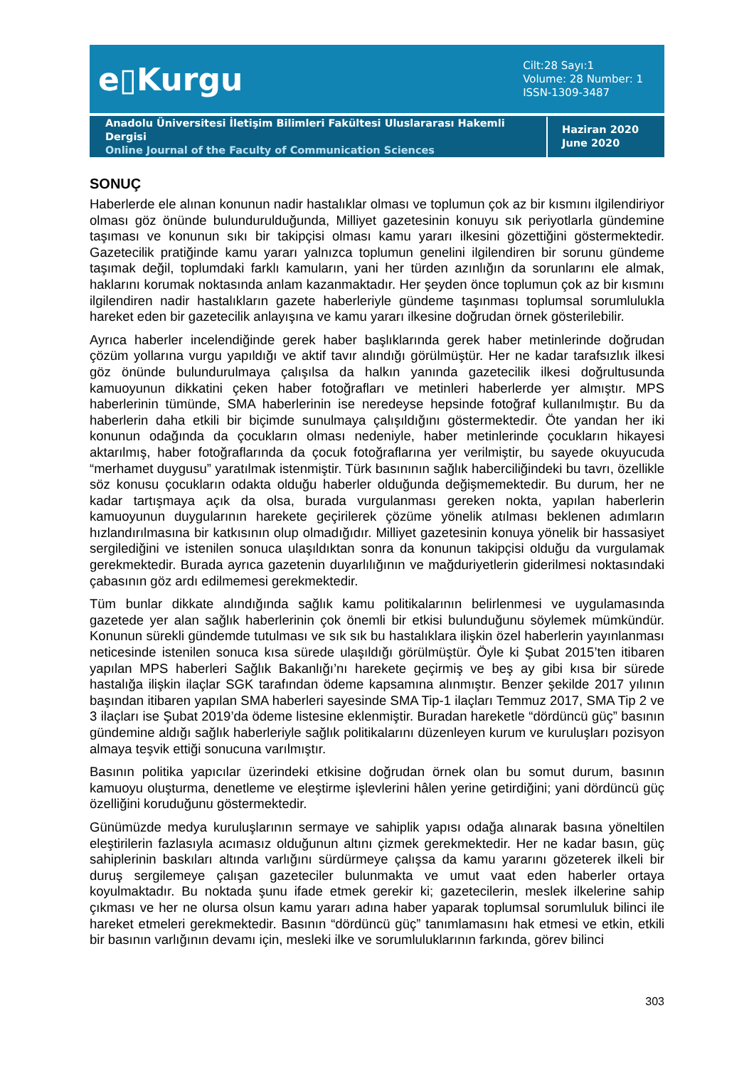e▯Kurgu
Cilt:28 Sayı:1
Volume: 28 Number: 1
ISSN-1309-3487
Anadolu Üniversitesi İletişim Bilimleri Fakültesi Uluslararası Hakemli Dergisi
Online Journal of the Faculty of Communication Sciences
Haziran 2020
June 2020
SONUÇ
Haberlerde ele alınan konunun nadir hastalıklar olması ve toplumun çok az bir kısmını ilgilendiriyor olması göz önünde bulundurulduğunda, Milliyet gazetesinin konuyu sık periyotlarla gündemine taşıması ve konunun sıkı bir takipçisi olması kamu yararı ilkesini gözettiğini göstermektedir. Gazetecilik pratiğinde kamu yararı yalnızca toplumun genelini ilgilendiren bir sorunu gündeme taşımak değil, toplumdaki farklı kamuların, yani her türden azınlığın da sorunlarını ele almak, haklarını korumak noktasında anlam kazanmaktadır. Her şeyden önce toplumun çok az bir kısmını ilgilendiren nadir hastalıkların gazete haberleriyle gündeme taşınması toplumsal sorumlulukla hareket eden bir gazetecilik anlayışına ve kamu yararı ilkesine doğrudan örnek gösterilebilir.
Ayrıca haberler incelendiğinde gerek haber başlıklarında gerek haber metinlerinde doğrudan çözüm yollarına vurgu yapıldığı ve aktif tavır alındığı görülmüştür. Her ne kadar tarafsızlık ilkesi göz önünde bulundurulmaya çalışılsa da halkın yanında gazetecilik ilkesi doğrultusunda kamuoyunun dikkatini çeken haber fotoğrafları ve metinleri haberlerde yer almıştır. MPS haberlerinin tümünde, SMA haberlerinin ise neredeyse hepsinde fotoğraf kullanılmıştır. Bu da haberlerin daha etkili bir biçimde sunulmaya çalışıldığını göstermektedir. Öte yandan her iki konunun odağında da çocukların olması nedeniyle, haber metinlerinde çocukların hikayesi aktarılmış, haber fotoğraflarında da çocuk fotoğraflarına yer verilmiştir, bu sayede okuyucuda “merhamet duygusu” yaratılmak istenmiştir. Türk basınının sağlık haberciliğindeki bu tavrı, özellikle söz konusu çocukların odakta olduğu haberler olduğunda değişmemektedir. Bu durum, her ne kadar tartışmaya açık da olsa, burada vurgulanması gereken nokta, yapılan haberlerin kamuoyunun duygularının harekete geçirilerek çözüme yönelik atılması beklenen adımların hızlandırılmasına bir katkısının olup olmadığıdır. Milliyet gazetesinin konuya yönelik bir hassasiyet sergilediğini ve istenilen sonuca ulaşıldıktan sonra da konunun takipçisi olduğu da vurgulamak gerekmektedir. Burada ayrıca gazetenin duyarlılığının ve mağduriyetlerin giderilmesi noktasındaki çabasının göz ardı edilmemesi gerekmektedir.
Tüm bunlar dikkate alındığında sağlık kamu politikalarının belirlenmesi ve uygulamasında gazetede yer alan sağlık haberlerinin çok önemli bir etkisi bulunduğunu söylemek mümkündür. Konunun sürekli gündemde tutulması ve sık sık bu hastalıklara ilişkin özel haberlerin yayınlanması neticesinde istenilen sonuca kısa sürede ulaşıldığı görülmüştür. Öyle ki Şubat 2015’ten itibaren yapılan MPS haberleri Sağlık Bakanlığı’nı harekete geçirmiş ve beş ay gibi kısa bir sürede hastalığa ilişkin ilaçlar SGK tarafından ödeme kapsamına alınmıştır. Benzer şekilde 2017 yılının başından itibaren yapılan SMA haberleri sayesinde SMA Tip-1 ilaçları Temmuz 2017, SMA Tip 2 ve 3 ilaçları ise Şubat 2019’da ödeme listesine eklenmiştir. Buradan hareketle “dördüncü güç” basının gündemine aldığı sağlık haberleriyle sağlık politikalarını düzenleyen kurum ve kuruluşları pozisyon almaya teşvik ettiği sonucuna varılmıştır.
Basının politika yapıcılar üzerindeki etkisine doğrudan örnek olan bu somut durum, basının kamuoyu oluşturma, denetleme ve eleştirme işlevlerini hâlen yerine getirdiğini; yani dördüncü güç özelliğini koruduğunu göstermektedir.
Günümüzde medya kuruluşlarının sermaye ve sahiplik yapısı odağa alınarak basına yöneltilen eleştirilerin fazlasıyla acımasız olduğunun altını çizmek gerekmektedir. Her ne kadar basın, güç sahiplerinin baskıları altında varlığını sürdürmeye çalışsa da kamu yararını gözeterek ilkeli bir duruş sergilemeye çalışan gazeteciler bulunmakta ve umut vaat eden haberler ortaya koyulmaktadır. Bu noktada şunu ifade etmek gerekir ki; gazetecilerin, meslek ilkelerine sahip çıkması ve her ne olursa olsun kamu yararı adına haber yaparak toplumsal sorumluluk bilinci ile hareket etmeleri gerekmektedir. Basının “dördüncü güç” tanımlamasını hak etmesi ve etkin, etkili bir basının varlığının devamı için, mesleki ilke ve sorumluluklarının farkında, görev bilinci
303